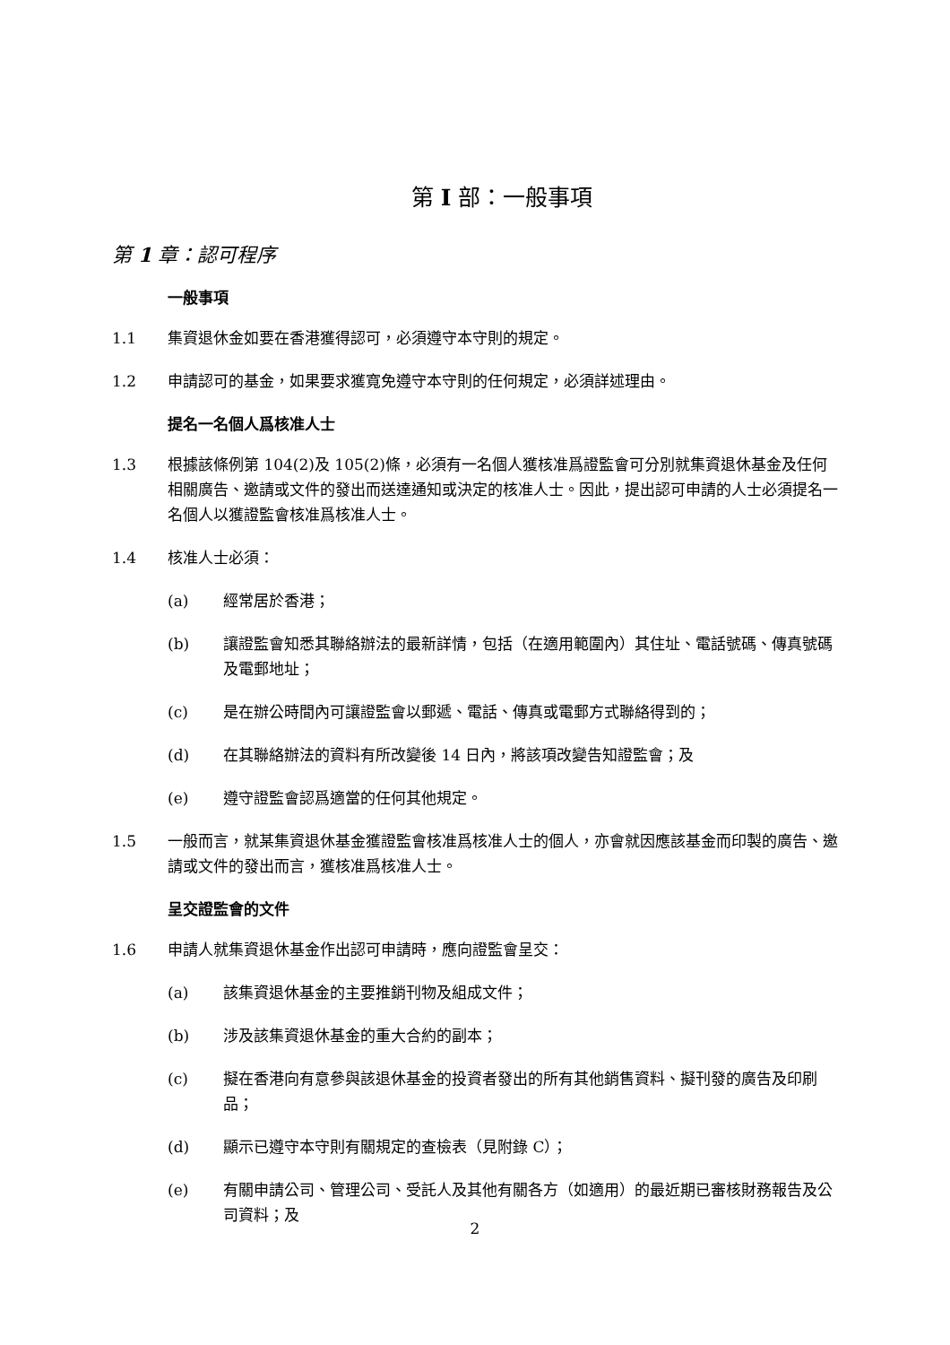第 I 部：一般事項
第 1 章：認可程序
一般事項
1.1 集資退休金如要在香港獲得認可，必須遵守本守則的規定。
1.2 申請認可的基金，如果要求獲寬免遵守本守則的任何規定，必須詳述理由。
提名一名個人爲核准人士
1.3 根據該條例第 104(2)及 105(2)條，必須有一名個人獲核准爲證監會可分別就集資退休基金及任何相關廣告、邀請或文件的發出而送達通知或決定的核准人士。因此，提出認可申請的人士必須提名一名個人以獲證監會核准爲核准人士。
1.4 核准人士必須：
(a) 經常居於香港；
(b) 讓證監會知悉其聯絡辦法的最新詳情，包括（在適用範圍內）其住址、電話號碼、傳真號碼及電郵地址；
(c) 是在辦公時間內可讓證監會以郵遞、電話、傳真或電郵方式聯絡得到的；
(d) 在其聯絡辦法的資料有所改變後 14 日內，將該項改變告知證監會；及
(e) 遵守證監會認爲適當的任何其他規定。
1.5 一般而言，就某集資退休基金獲證監會核准爲核准人士的個人，亦會就因應該基金而印製的廣告、邀請或文件的發出而言，獲核准爲核准人士。
呈交證監會的文件
1.6 申請人就集資退休基金作出認可申請時，應向證監會呈交：
(a) 該集資退休基金的主要推銷刊物及組成文件；
(b) 涉及該集資退休基金的重大合約的副本；
(c) 擬在香港向有意參與該退休基金的投資者發出的所有其他銷售資料、擬刊發的廣告及印刷品；
(d) 顯示已遵守本守則有關規定的查檢表（見附錄 C）；
(e) 有關申請公司、管理公司、受託人及其他有關各方（如適用）的最近期已審核財務報告及公司資料；及
2